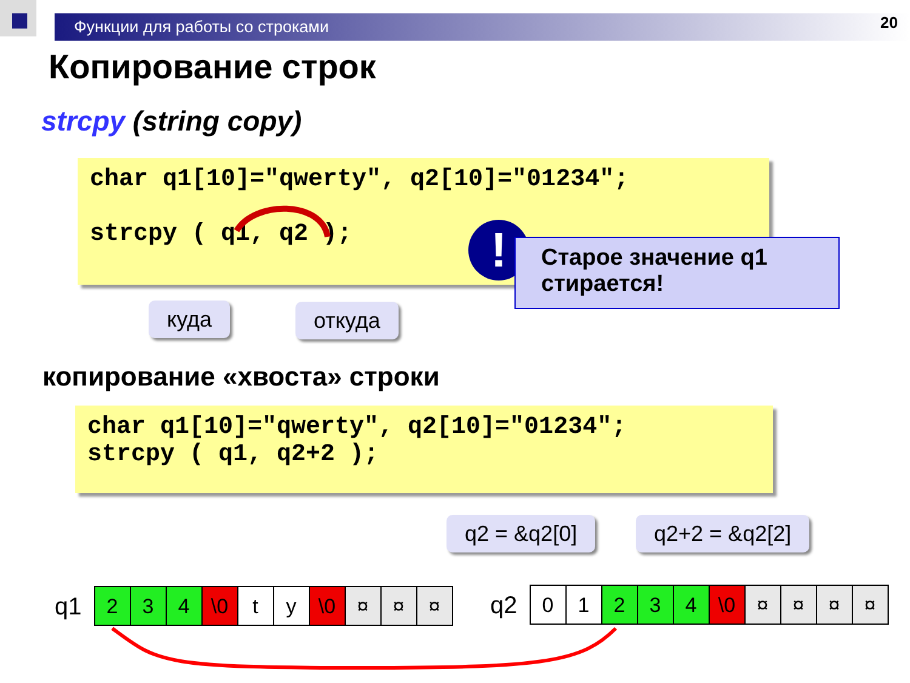Функции для работы со строками 20
Копирование строк
strcpy (string copy)
char q1[10]="qwerty", q2[10]="01234";
strcpy ( q1, q2 );
!
Старое значение q1 стирается!
куда откуда
копирование «хвоста» строки
char q1[10]="qwerty", q2[10]="01234";
strcpy ( q1, q2+2 );
q2 = &q2[0] q2+2 = &q2[2]
q1
| 2 | 3 | 4 | \0 | t | y | \0 | ¤ | ¤ | ¤ |
q2
| 0 | 1 | 2 | 3 | 4 | \0 | ¤ | ¤ | ¤ | ¤ |